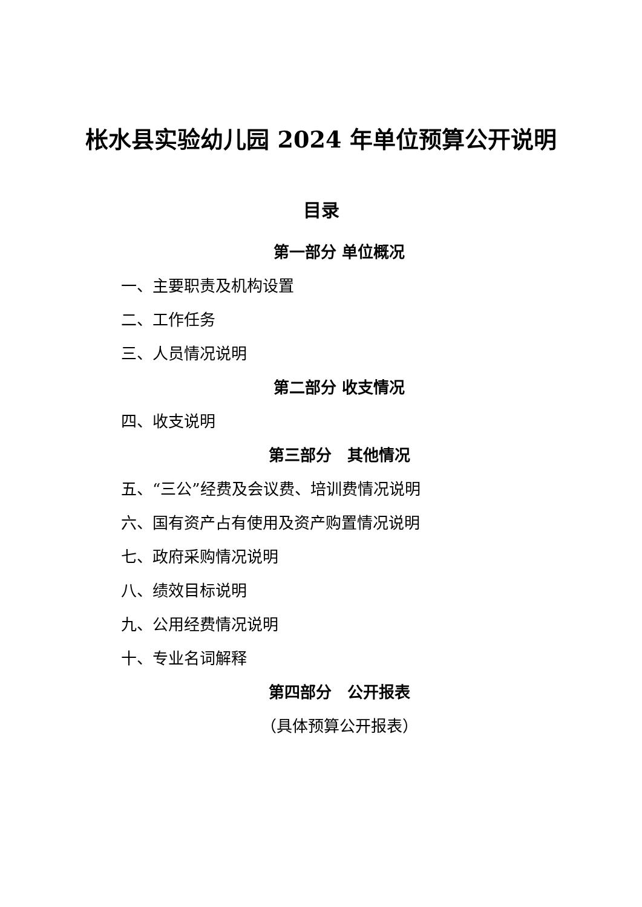枨水县实验幼儿园 2024 年单位预算公开说明
目录
第一部分 单位概况
一、主要职责及机构设置
二、工作任务
三、人员情况说明
第二部分 收支情况
四、收支说明
第三部分　其他情况
五、“三公”经费及会议费、培训费情况说明
六、国有资产占有使用及资产购置情况说明
七、政府采购情况说明
八、绩效目标说明
九、公用经费情况说明
十、专业名词解释
第四部分　公开报表
（具体预算公开报表）